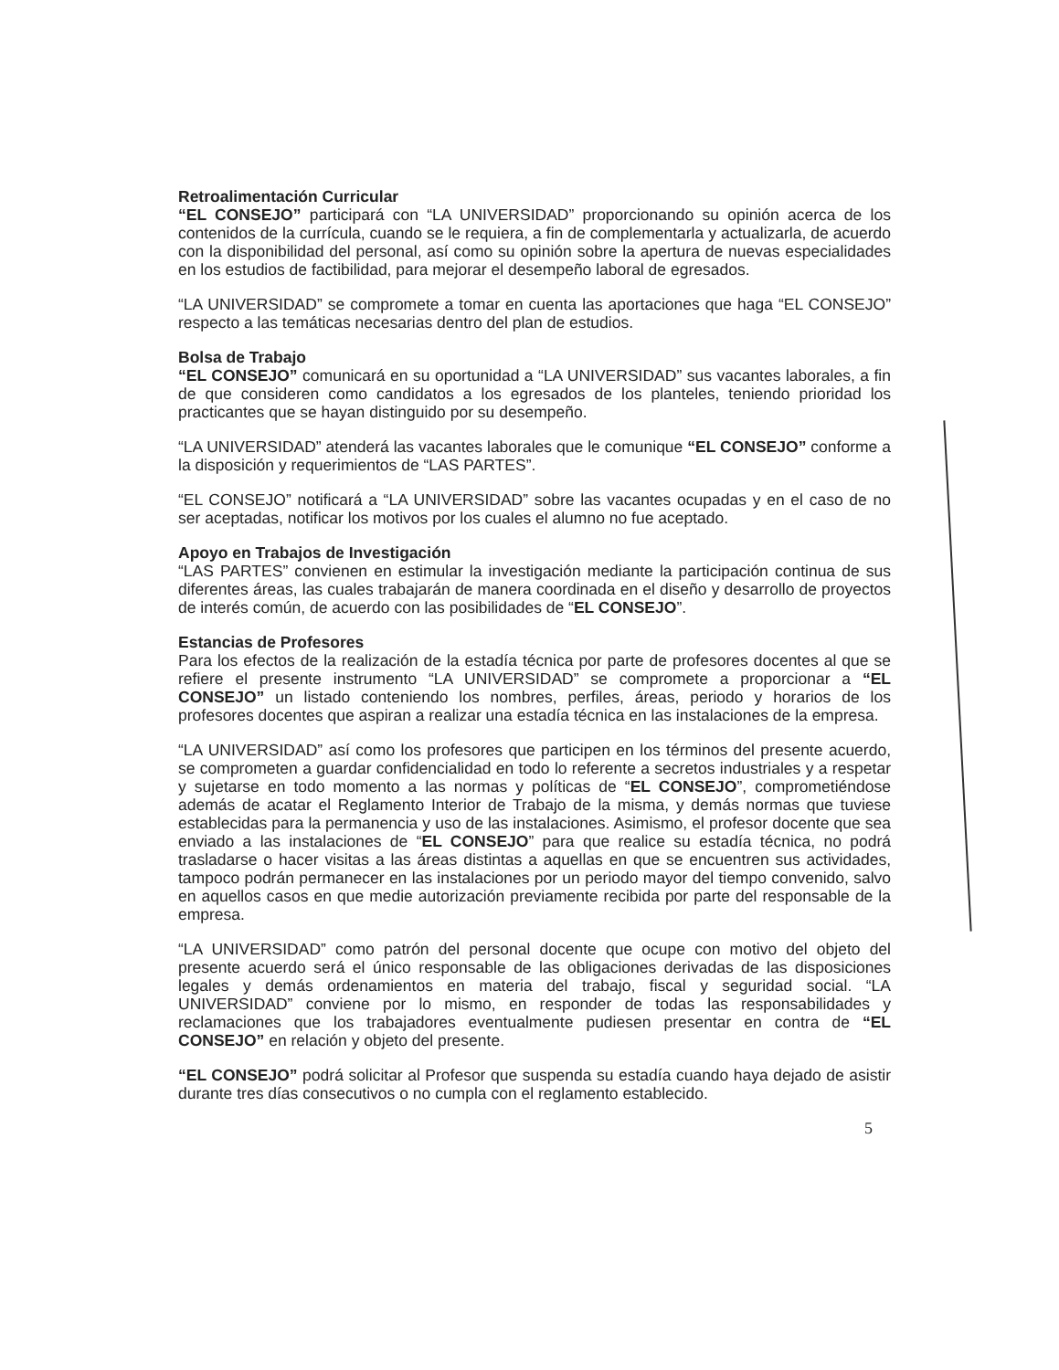Retroalimentación Curricular
“EL CONSEJO” participará con “LA UNIVERSIDAD” proporcionando su opinión acerca de los contenidos de la currícula, cuando se le requiera, a fin de complementarla y actualizarla, de acuerdo con la disponibilidad del personal, así como su opinión sobre la apertura de nuevas especialidades en los estudios de factibilidad, para mejorar el desempeño laboral de egresados.
“LA UNIVERSIDAD” se compromete a tomar en cuenta las aportaciones que haga “EL CONSEJO” respecto a las temáticas necesarias dentro del plan de estudios.
Bolsa de Trabajo
“EL CONSEJO” comunicará en su oportunidad a “LA UNIVERSIDAD” sus vacantes laborales, a fin de que consideren como candidatos a los egresados de los planteles, teniendo prioridad los practicantes que se hayan distinguido por su desempeño.
“LA UNIVERSIDAD” atenderá las vacantes laborales que le comunique “EL CONSEJO” conforme a la disposición y requerimientos de “LAS PARTES”.
“EL CONSEJO” notificará a “LA UNIVERSIDAD” sobre las vacantes ocupadas y en el caso de no ser aceptadas, notificar los motivos por los cuales el alumno no fue aceptado.
Apoyo en Trabajos de Investigación
“LAS PARTES” convienen en estimular la investigación mediante la participación continua de sus diferentes áreas, las cuales trabajarán de manera coordinada en el diseño y desarrollo de proyectos de interés común, de acuerdo con las posibilidades de “EL CONSEJO”.
Estancias de Profesores
Para los efectos de la realización de la estadía técnica por parte de profesores docentes al que se refiere el presente instrumento “LA UNIVERSIDAD” se compromete a proporcionar a “EL CONSEJO” un listado conteniendo los nombres, perfiles, áreas, periodo y horarios de los profesores docentes que aspiran a realizar una estadía técnica en las instalaciones de la empresa.
“LA UNIVERSIDAD” así como los profesores que participen en los términos del presente acuerdo, se comprometen a guardar confidencialidad en todo lo referente a secretos industriales y a respetar y sujetarse en todo momento a las normas y políticas de “EL CONSEJO”, comprometiéndose además de acatar el Reglamento Interior de Trabajo de la misma, y demás normas que tuviese establecidas para la permanencia y uso de las instalaciones. Asimismo, el profesor docente que sea enviado a las instalaciones de “EL CONSEJO” para que realice su estadía técnica, no podrá trasladarse o hacer visitas a las áreas distintas a aquellas en que se encuentren sus actividades, tampoco podrán permanecer en las instalaciones por un periodo mayor del tiempo convenido, salvo en aquellos casos en que medie autorización previamente recibida por parte del responsable de la empresa.
“LA UNIVERSIDAD” como patrón del personal docente que ocupe con motivo del objeto del presente acuerdo será el único responsable de las obligaciones derivadas de las disposiciones legales y demás ordenamientos en materia del trabajo, fiscal y seguridad social. “LA UNIVERSIDAD” conviene por lo mismo, en responder de todas las responsabilidades y reclamaciones que los trabajadores eventualmente pudiesen presentar en contra de “EL CONSEJO” en relación y objeto del presente.
“EL CONSEJO” podrá solicitar al Profesor que suspenda su estadía cuando haya dejado de asistir durante tres días consecutivos o no cumpla con el reglamento establecido.
5